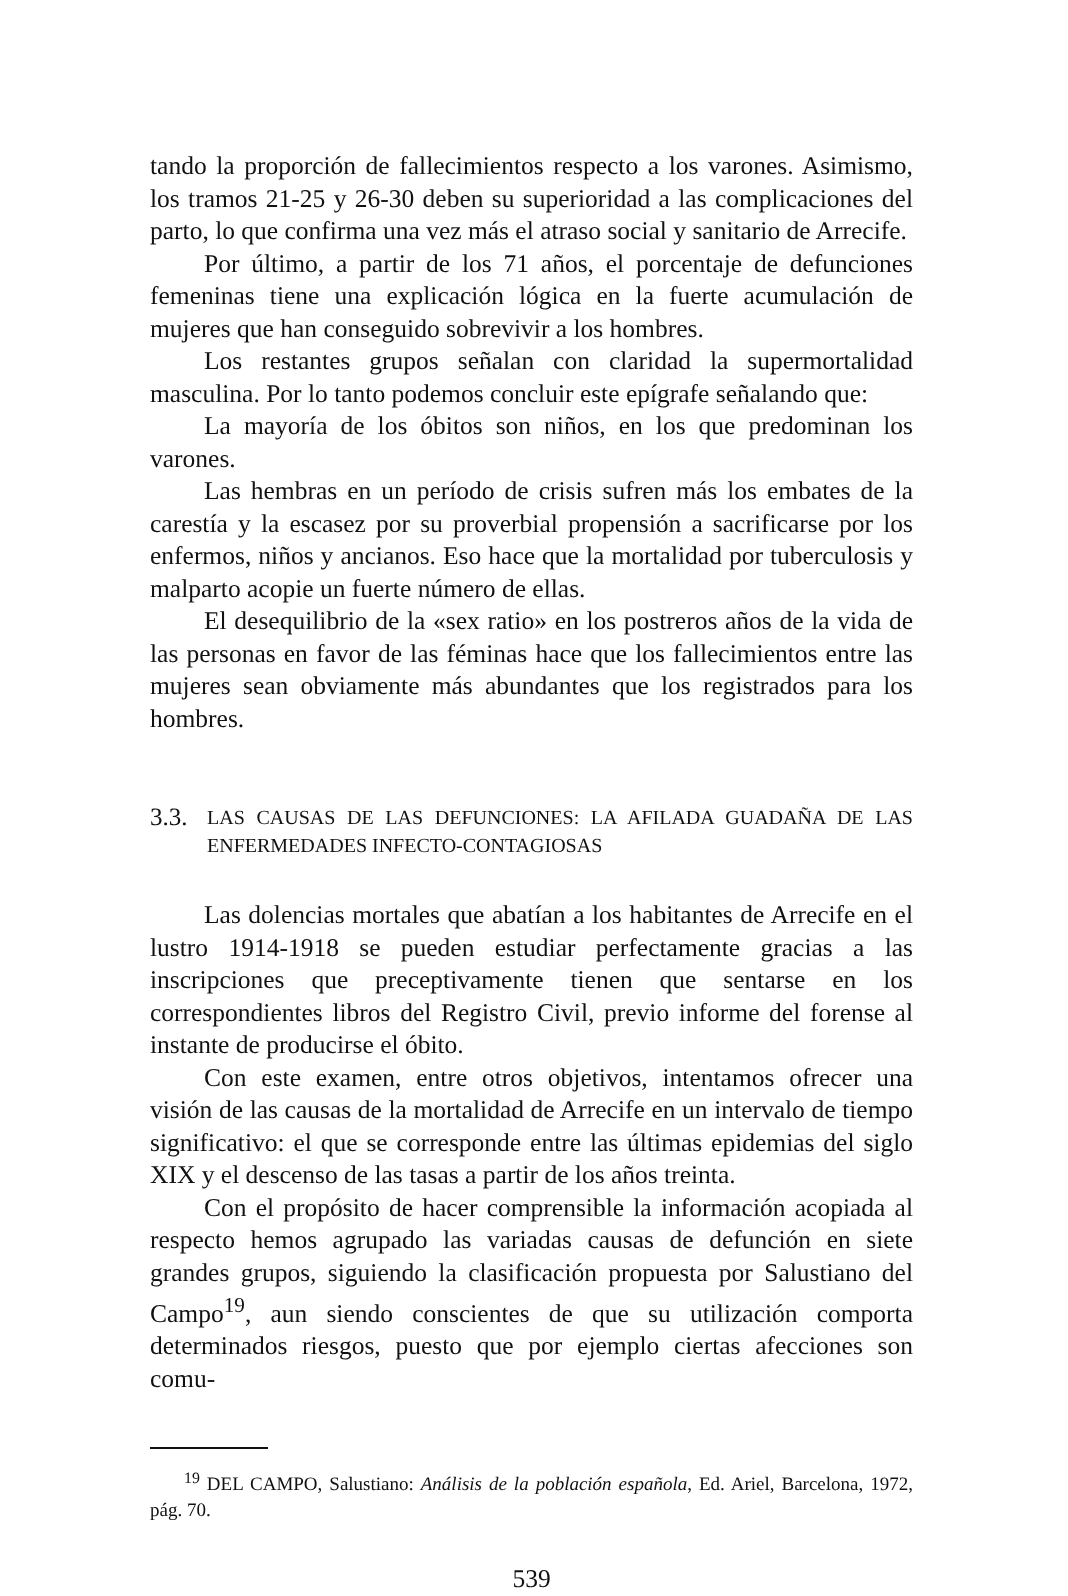tando la proporción de fallecimientos respecto a los varones. Asimismo, los tramos 21-25 y 26-30 deben su superioridad a las complicaciones del parto, lo que confirma una vez más el atraso social y sanitario de Arrecife.
Por último, a partir de los 71 años, el porcentaje de defunciones femeninas tiene una explicación lógica en la fuerte acumulación de mujeres que han conseguido sobrevivir a los hombres.
Los restantes grupos señalan con claridad la supermortalidad masculina. Por lo tanto podemos concluir este epígrafe señalando que:
La mayoría de los óbitos son niños, en los que predominan los varones.
Las hembras en un período de crisis sufren más los embates de la carestía y la escasez por su proverbial propensión a sacrificarse por los enfermos, niños y ancianos. Eso hace que la mortalidad por tuberculosis y malparto acopie un fuerte número de ellas.
El desequilibrio de la «sex ratio» en los postreros años de la vida de las personas en favor de las féminas hace que los fallecimientos entre las mujeres sean obviamente más abundantes que los registrados para los hombres.
3.3. LAS CAUSAS DE LAS DEFUNCIONES: LA AFILADA GUADAÑA DE LAS ENFERMEDADES INFECTO-CONTAGIOSAS
Las dolencias mortales que abatían a los habitantes de Arrecife en el lustro 1914-1918 se pueden estudiar perfectamente gracias a las inscripciones que preceptivamente tienen que sentarse en los correspondientes libros del Registro Civil, previo informe del forense al instante de producirse el óbito.
Con este examen, entre otros objetivos, intentamos ofrecer una visión de las causas de la mortalidad de Arrecife en un intervalo de tiempo significativo: el que se corresponde entre las últimas epidemias del siglo XIX y el descenso de las tasas a partir de los años treinta.
Con el propósito de hacer comprensible la información acopiada al respecto hemos agrupado las variadas causas de defunción en siete grandes grupos, siguiendo la clasificación propuesta por Salustiano del Campo<sup>19</sup>, aun siendo conscientes de que su utilización comporta determinados riesgos, puesto que por ejemplo ciertas afecciones son comu-
<sup>19</sup> DEL CAMPO, Salustiano: Análisis de la población española, Ed. Ariel, Barcelona, 1972, pág. 70.
539